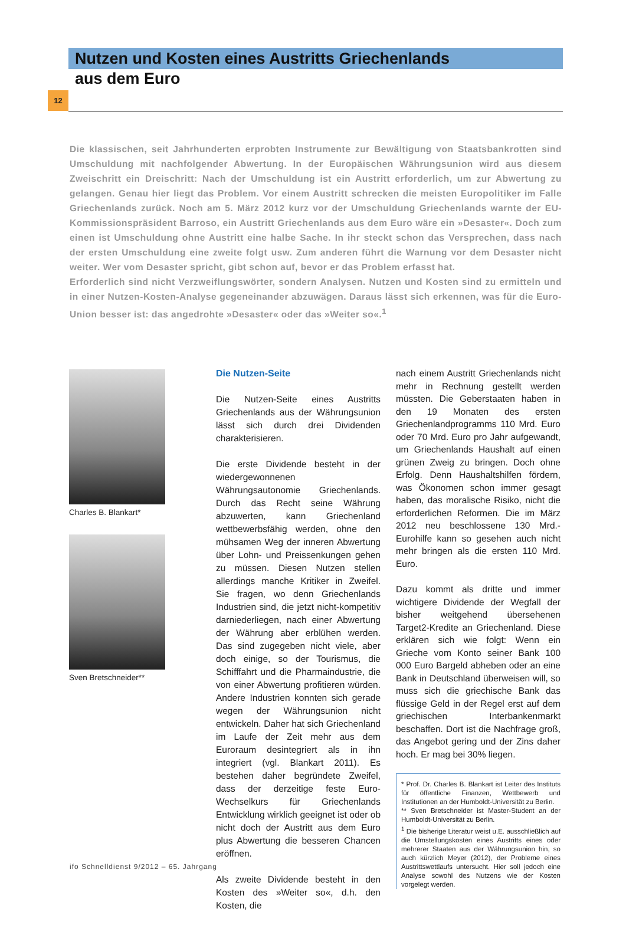Nutzen und Kosten eines Austritts Griechenlands
aus dem Euro
12
Die klassischen, seit Jahrhunderten erprobten Instrumente zur Bewältigung von Staatsbankrotten sind Umschuldung mit nachfolgender Abwertung. In der Europäischen Währungsunion wird aus diesem Zweischritt ein Dreischritt: Nach der Umschuldung ist ein Austritt erforderlich, um zur Abwertung zu gelangen. Genau hier liegt das Problem. Vor einem Austritt schrecken die meisten Europolitiker im Falle Griechenlands zurück. Noch am 5. März 2012 kurz vor der Umschuldung Griechenlands warnte der EU-Kommissionspräsident Barroso, ein Austritt Griechenlands aus dem Euro wäre ein »Desaster«. Doch zum einen ist Umschuldung ohne Austritt eine halbe Sache. In ihr steckt schon das Versprechen, dass nach der ersten Umschuldung eine zweite folgt usw. Zum anderen führt die Warnung vor dem Desaster nicht weiter. Wer vom Desaster spricht, gibt schon auf, bevor er das Problem erfasst hat.
Erforderlich sind nicht Verzweiflungswörter, sondern Analysen. Nutzen und Kosten sind zu ermitteln und in einer Nutzen-Kosten-Analyse gegeneinander abzuwägen. Daraus lässt sich erkennen, was für die Euro-Union besser ist: das angedrohte »Desaster« oder das »Weiter so«.<sup>1</sup>
Charles B. Blankart*
Sven Bretschneider**
Die Nutzen-Seite
Die Nutzen-Seite eines Austritts Griechenlands aus der Währungsunion lässt sich durch drei Dividenden charakterisieren.
Die erste Dividende besteht in der wiedergewonnenen Währungsautonomie Griechenlands. Durch das Recht seine Währung abzuwerten, kann Griechenland wettbewerbsfähig werden, ohne den mühsamen Weg der inneren Abwertung über Lohn- und Preissenkungen gehen zu müssen. Diesen Nutzen stellen allerdings manche Kritiker in Zweifel. Sie fragen, wo denn Griechenlands Industrien sind, die jetzt nicht-kompetitiv darniederliegen, nach einer Abwertung der Währung aber erblühen werden. Das sind zugegeben nicht viele, aber doch einige, so der Tourismus, die Schifffahrt und die Pharmaindustrie, die von einer Abwertung profitieren würden. Andere Industrien konnten sich gerade wegen der Währungsunion nicht entwickeln. Daher hat sich Griechenland im Laufe der Zeit mehr aus dem Euroraum desintegriert als in ihn integriert (vgl. Blankart 2011). Es bestehen daher begründete Zweifel, dass der derzeitige feste Euro-Wechselkurs für Griechenlands Entwicklung wirklich geeignet ist oder ob nicht doch der Austritt aus dem Euro plus Abwertung die besseren Chancen eröffnen.
Als zweite Dividende besteht in den Kosten des »Weiter so«, d.h. den Kosten, die
nach einem Austritt Griechenlands nicht mehr in Rechnung gestellt werden müssten. Die Geberstaaten haben in den 19 Monaten des ersten Griechenlandprogramms 110 Mrd. Euro oder 70 Mrd. Euro pro Jahr aufgewandt, um Griechenlands Haushalt auf einen grünen Zweig zu bringen. Doch ohne Erfolg. Denn Haushaltshilfen fördern, was Ökonomen schon immer gesagt haben, das moralische Risiko, nicht die erforderlichen Reformen. Die im März 2012 neu beschlossene 130 Mrd.-Eurohilfe kann so gesehen auch nicht mehr bringen als die ersten 110 Mrd. Euro.
Dazu kommt als dritte und immer wichtigere Dividende der Wegfall der bisher weitgehend übersehenen Target2-Kredite an Griechenland. Diese erklären sich wie folgt: Wenn ein Grieche vom Konto seiner Bank 100 000 Euro Bargeld abheben oder an eine Bank in Deutschland überweisen will, so muss sich die griechische Bank das flüssige Geld in der Regel erst auf dem griechischen Interbankenmarkt beschaffen. Dort ist die Nachfrage groß, das Angebot gering und der Zins daher hoch. Er mag bei 30% liegen.
* Prof. Dr. Charles B. Blankart ist Leiter des Instituts für öffentliche Finanzen, Wettbewerb und Institutionen an der Humboldt-Universität zu Berlin.
** Sven Bretschneider ist Master-Student an der Humboldt-Universität zu Berlin.
<sup>1</sup> Die bisherige Literatur weist u.E. ausschließlich auf die Umstellungskosten eines Austritts eines oder mehrerer Staaten aus der Währungsunion hin, so auch kürzlich Meyer (2012), der Probleme eines Austrittswettlaufs untersucht. Hier soll jedoch eine Analyse sowohl des Nutzens wie der Kosten vorgelegt werden.
ifo Schnelldienst 9/2012 – 65. Jahrgang